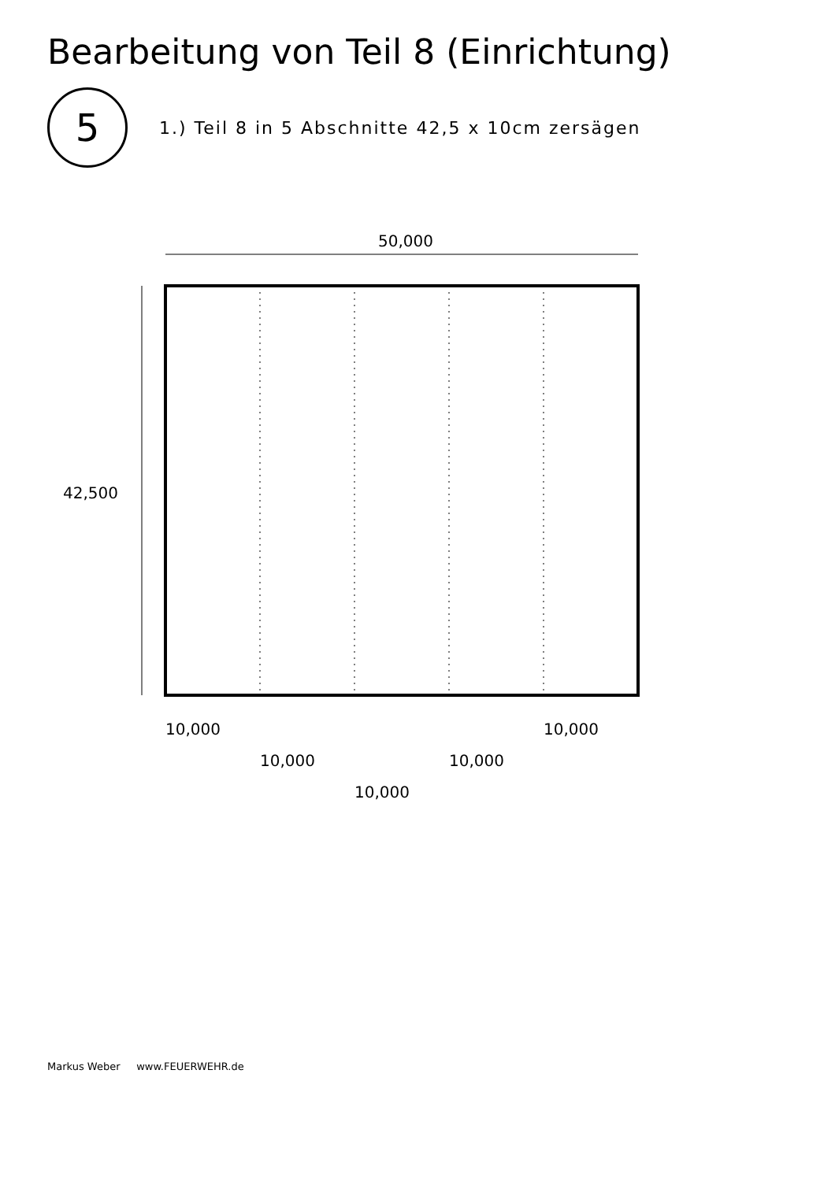Bearbeitung von Teil 8 (Einrichtung)
5
1.) Teil 8 in 5 Abschnitte 42,5 x 10cm zersägen
50,000
42,500
10,000
10,000
10,000
10,000
10,000
Markus Weber www.FEUERWEHR.de